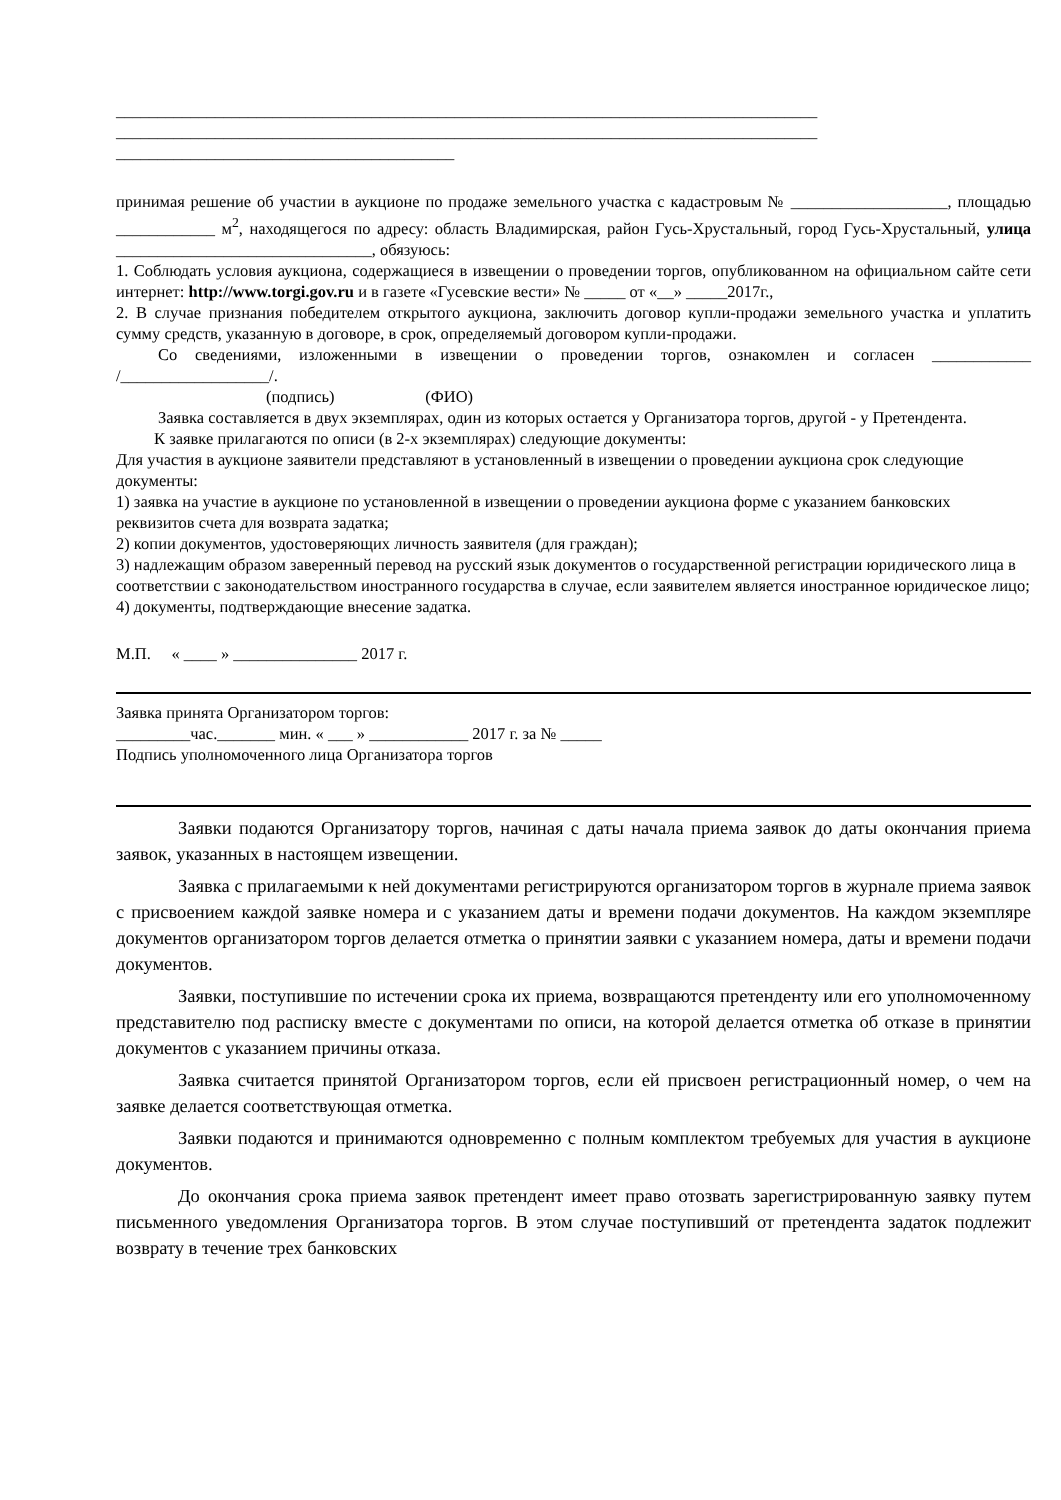_____________________________________________________________________________________
_____________________________________________________________________________________
_________________________________________
принимая решение об участии в аукционе по продаже земельного участка с кадастровым № ___________________, площадью ____________ м<sup>2</sup>, находящегося по адресу: область Владимирская, район Гусь-Хрустальный, город Гусь-Хрустальный, улица _______________________________, обязуюсь:
1. Соблюдать условия аукциона, содержащиеся в извещении о проведении торгов, опубликованном на официальном сайте сети интернет: http://www.torgi.gov.ru и в газете «Гусевские вести» № _____ от «__» _____2017г.,
2. В случае признания победителем открытого аукциона, заключить договор купли-продажи земельного участка и уплатить сумму средств, указанную в договоре, в срок, определяемый договором купли-продажи.
Со сведениями, изложенными в извещении о проведении торгов, ознакомлен и согласен ____________ /__________________/.
(подпись) (ФИО)
Заявка составляется в двух экземплярах, один из которых остается у Организатора торгов, другой - у Претендента.
К заявке прилагаются по описи (в 2-х экземплярах) следующие документы:
Для участия в аукционе заявители представляют в установленный в извещении о проведении аукциона срок следующие документы:
1) заявка на участие в аукционе по установленной в извещении о проведении аукциона форме с указанием банковских реквизитов счета для возврата задатка;
2) копии документов, удостоверяющих личность заявителя (для граждан);
3) надлежащим образом заверенный перевод на русский язык документов о государственной регистрации юридического лица в соответствии с законодательством иностранного государства в случае, если заявителем является иностранное юридическое лицо;
4) документы, подтверждающие внесение задатка.
М.П. « ____ » _______________ 2017 г.
Заявка принята Организатором торгов:
_________час._______ мин. « ___ » ____________ 2017 г. за № _____
Подпись уполномоченного лица Организатора торгов
Заявки подаются Организатору торгов, начиная с даты начала приема заявок до даты окончания приема заявок, указанных в настоящем извещении.
Заявка с прилагаемыми к ней документами регистрируются организатором торгов в журнале приема заявок с присвоением каждой заявке номера и с указанием даты и времени подачи документов. На каждом экземпляре документов организатором торгов делается отметка о принятии заявки с указанием номера, даты и времени подачи документов.
Заявки, поступившие по истечении срока их приема, возвращаются претенденту или его уполномоченному представителю под расписку вместе с документами по описи, на которой делается отметка об отказе в принятии документов с указанием причины отказа.
Заявка считается принятой Организатором торгов, если ей присвоен регистрационный номер, о чем на заявке делается соответствующая отметка.
Заявки подаются и принимаются одновременно с полным комплектом требуемых для участия в аукционе документов.
До окончания срока приема заявок претендент имеет право отозвать зарегистрированную заявку путем письменного уведомления Организатора торгов. В этом случае поступивший от претендента задаток подлежит возврату в течение трех банковских